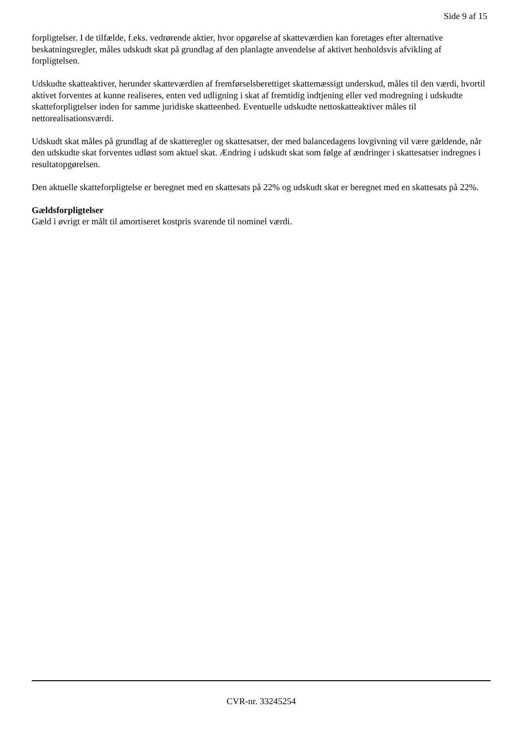Side 9 af 15
forpligtelser. I de tilfælde, f.eks. vedrørende aktier, hvor opgørelse af skatteværdien kan foretages efter alternative beskatningsregler, måles udskudt skat på grundlag af den planlagte anvendelse af aktivet henholdsvis afvikling af forpligtelsen.
Udskudte skatteaktiver, herunder skatteværdien af fremførselsberettiget skattemæssigt underskud, måles til den værdi, hvortil aktivet forventes at kunne realiseres, enten ved udligning i skat af fremtidig indtjening eller ved modregning i udskudte skatteforpligtelser inden for samme juridiske skatteenhed. Eventuelle udskudte nettoskatteaktiver måles til nettorealisationsværdi.
Udskudt skat måles på grundlag af de skatteregler og skattesatser, der med balancedagens lovgivning vil være gældende, når den udskudte skat forventes udløst som aktuel skat. Ændring i udskudt skat som følge af ændringer i skattesatser indregnes i resultatopgørelsen.
Den aktuelle skatteforpligtelse er beregnet med en skattesats på 22% og udskudt skat er beregnet med en skattesats på 22%.
Gældsforpligtelser
Gæld i øvrigt er målt til amortiseret kostpris svarende til nominel værdi.
CVR-nr. 33245254